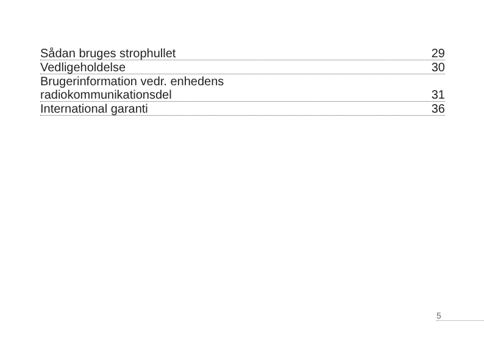Sådan bruges strophullet 29
Vedligeholdelse 30
Brugerinformation vedr. enhedens
radiokommunikationsdel 31
International garanti 36
5